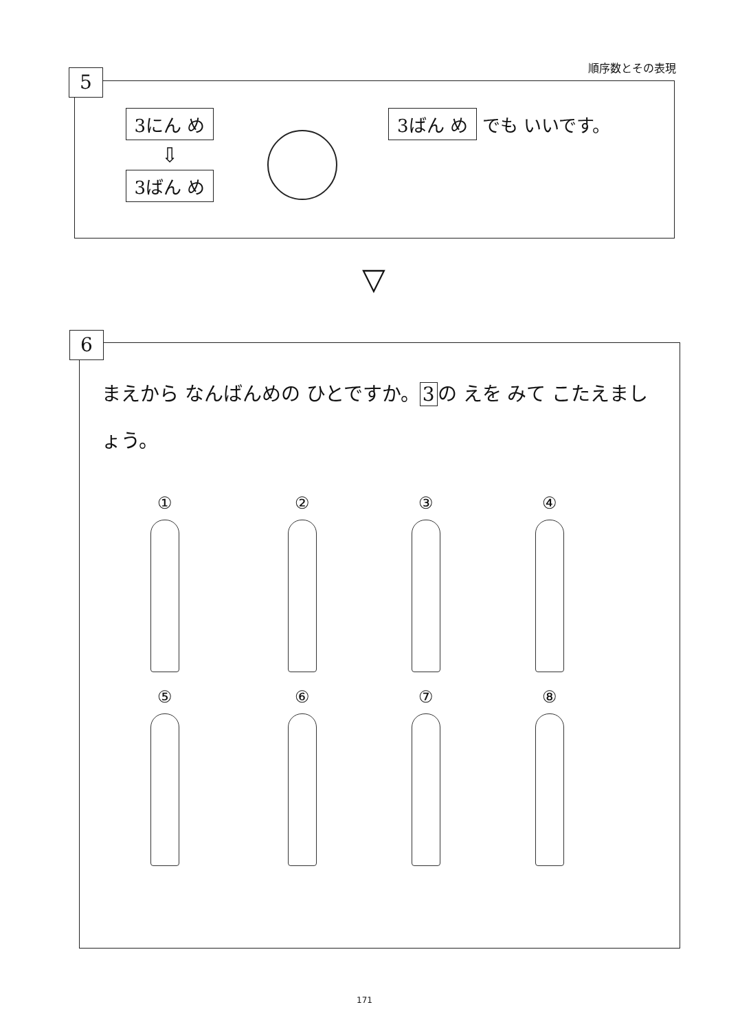順序数とその表現
5
3にん め
⇩
3ばん め
3ばん め でも いいです。
▽
6
まえから なんばんめの ひとですか。 3 の えを みて こたえましょう。
① ② ③ ④
⑤ ⑥ ⑦ ⑧
171